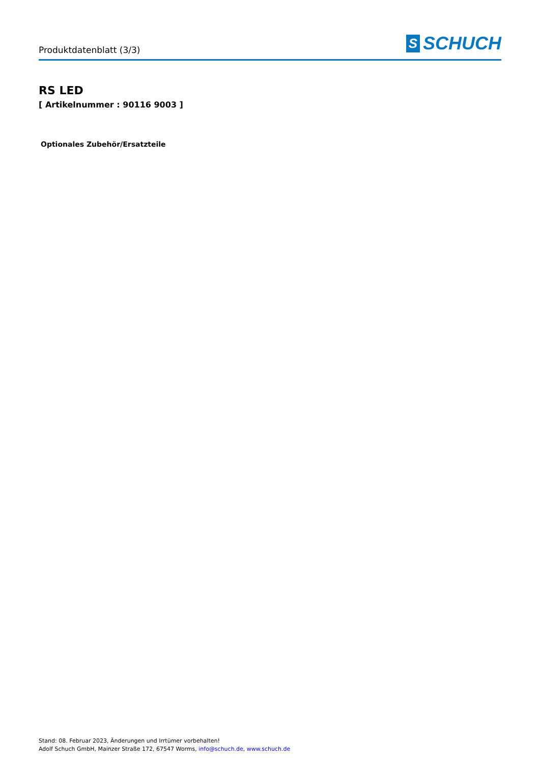Produktdatenblatt (3/3)
S SCHUCH
RS LED
[ Artikelnummer : 90116 9003 ]
Optionales Zubehör/Ersatzteile
Stand: 08. Februar 2023, Änderungen und Irrtümer vorbehalten!
Adolf Schuch GmbH, Mainzer Straße 172, 67547 Worms, info@schuch.de, www.schuch.de